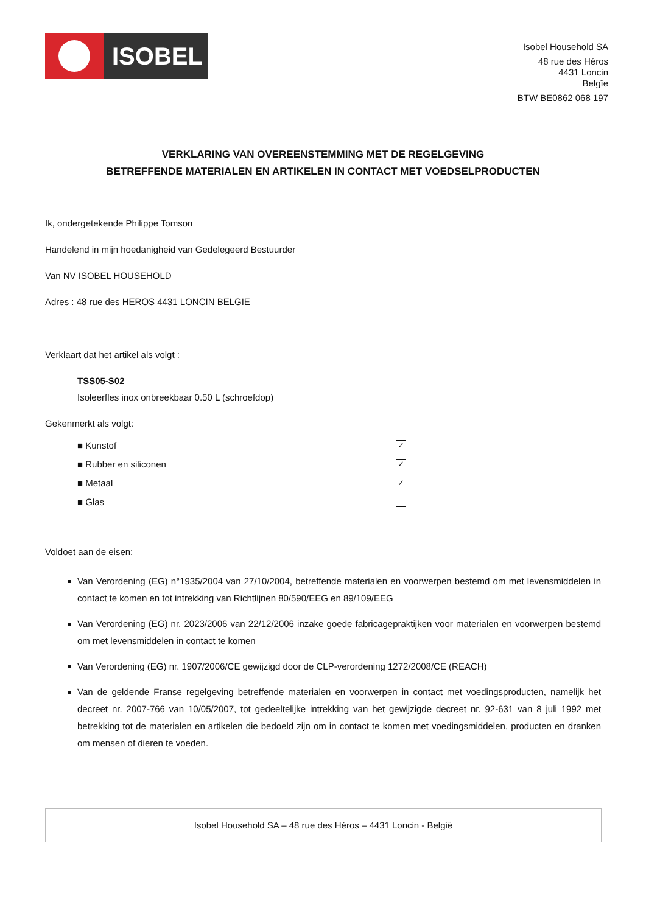ISOBEL
Isobel Household SA
48 rue des Héros
4431 Loncin
Belgïe
BTW BE0862 068 197
VERKLARING VAN OVEREENSTEMMING MET DE REGELGEVING
BETREFFENDE MATERIALEN EN ARTIKELEN IN CONTACT MET VOEDSELPRODUCTEN
Ik, ondergetekende Philippe Tomson
Handelend in mijn hoedanigheid van Gedelegeerd Bestuurder
Van NV ISOBEL HOUSEHOLD
Adres : 48 rue des HEROS 4431 LONCIN BELGIE
Verklaart dat het artikel als volgt :
TSS05-S02
Isoleerfles inox onbreekbaar 0.50 L (schroefdop)
Gekenmerkt als volgt:
■ Kunstof ✓
■ Rubber en siliconen ✓
■ Metaal ✓
■ Glas
Voldoet aan de eisen:
Van Verordening (EG) n°1935/2004 van 27/10/2004, betreffende materialen en voorwerpen bestemd om met levensmiddelen in contact te komen en tot intrekking van Richtlijnen 80/590/EEG en 89/109/EEG
Van Verordening (EG) nr. 2023/2006 van 22/12/2006 inzake goede fabricagepraktijken voor materialen en voorwerpen bestemd om met levensmiddelen in contact te komen
Van Verordening (EG) nr. 1907/2006/CE gewijzigd door de CLP-verordening 1272/2008/CE (REACH)
Van de geldende Franse regelgeving betreffende materialen en voorwerpen in contact met voedingsproducten, namelijk het decreet nr. 2007-766 van 10/05/2007, tot gedeeltelijke intrekking van het gewijzigde decreet nr. 92-631 van 8 juli 1992 met betrekking tot de materialen en artikelen die bedoeld zijn om in contact te komen met voedingsmiddelen, producten en dranken om mensen of dieren te voeden.
Isobel Household SA – 48 rue des Héros – 4431 Loncin - België